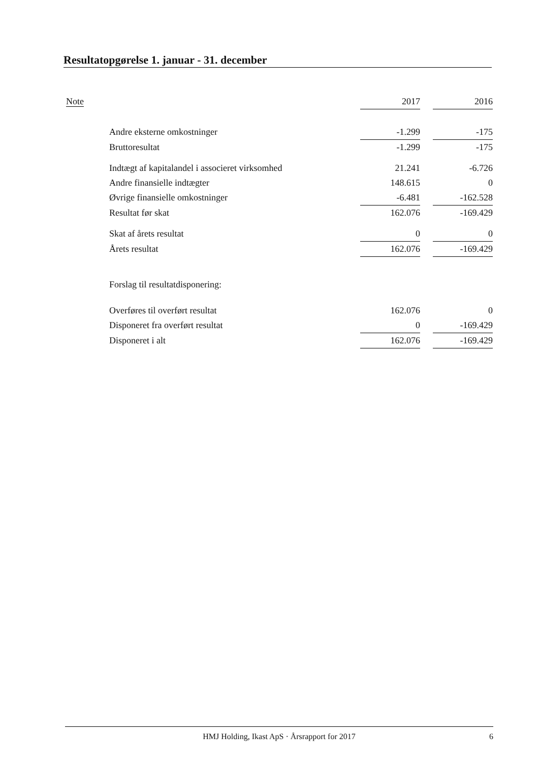Resultatopgørelse 1. januar - 31. december
| Note | | 2017 | | 2016 |
| | Andre eksterne omkostninger | -1.299 | | -175 |
| | Bruttoresultat | -1.299 | | -175 |
| | Indtægt af kapitalandel i associeret virksomhed | 21.241 | | -6.726 |
| | Andre finansielle indtægter | 148.615 | | 0 |
| | Øvrige finansielle omkostninger | -6.481 | | -162.528 |
| | Resultat før skat | 162.076 | | -169.429 |
| | Skat af årets resultat | 0 | | 0 |
| | Årets resultat | 162.076 | | -169.429 |
| | Forslag til resultatdisponering: | | | |
| | Overføres til overført resultat | 162.076 | | 0 |
| | Disponeret fra overført resultat | 0 | | -169.429 |
| | Disponeret i alt | 162.076 | | -169.429 |
HMJ Holding, Ikast ApS · Årsrapport for 2017 6